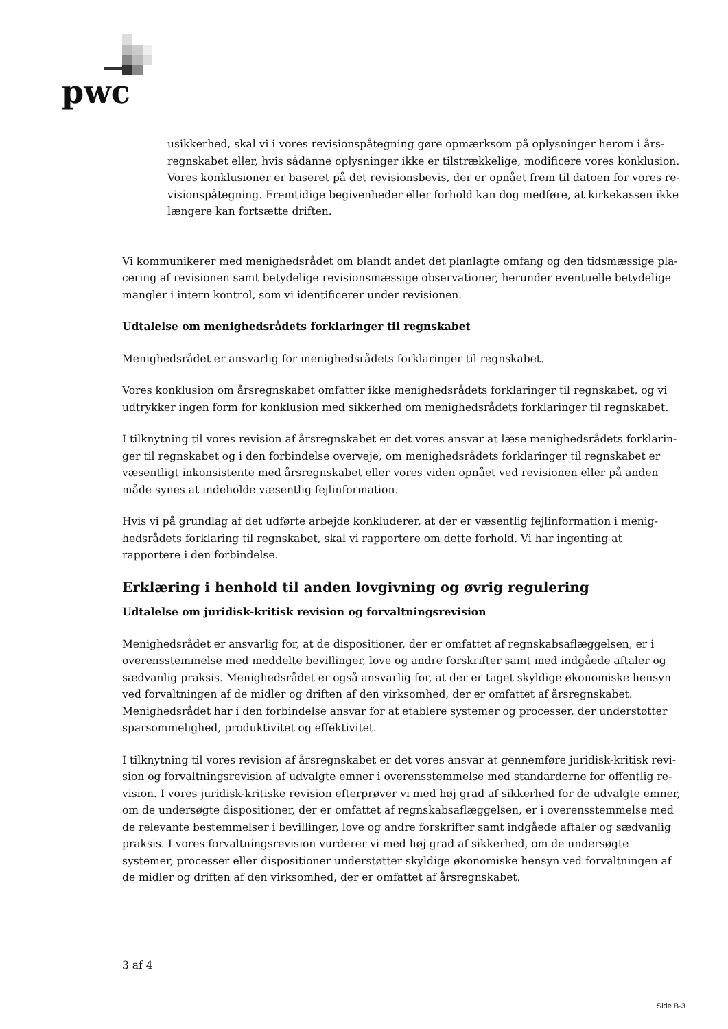pwc
usikkerhed, skal vi i vores revisionspåtegning gøre opmærksom på oplysninger herom i års­regnskabet eller, hvis sådanne oplysninger ikke er tilstrækkelige, modificere vores konklusion. Vores konklusioner er baseret på det revisionsbevis, der er opnået frem til datoen for vores re­visionspåtegning. Fremtidige begivenheder eller forhold kan dog medføre, at kirkekassen ikke længere kan fortsætte driften.
Vi kommunikerer med menighedsrådet om blandt andet det planlagte omfang og den tidsmæssige pla­cering af revisionen samt betydelige revisionsmæssige observationer, herunder eventuelle betydelige mangler i intern kontrol, som vi identificerer under revisionen.
Udtalelse om menighedsrådets forklaringer til regnskabet
Menighedsrådet er ansvarlig for menighedsrådets forklaringer til regnskabet.
Vores konklusion om årsregnskabet omfatter ikke menighedsrådets forklaringer til regnskabet, og vi udtrykker ingen form for konklusion med sikkerhed om menighedsrådets forklaringer til regnskabet.
I tilknytning til vores revision af årsregnskabet er det vores ansvar at læse menighedsrådets forklarin­ger til regnskabet og i den forbindelse overveje, om menighedsrådets forklaringer til regnskabet er væ­sentligt inkonsistente med årsregnskabet eller vores viden opnået ved revisionen eller på anden måde synes at indeholde væsentlig fejlinformation.
Hvis vi på grundlag af det udførte arbejde konkluderer, at der er væsentlig fejlinformation i menig­hedsrådets forklaring til regnskabet, skal vi rapportere om dette forhold. Vi har ingenting at rapportere i den forbindelse.
Erklæring i henhold til anden lovgivning og øvrig regulering
Udtalelse om juridisk-kritisk revision og forvaltningsrevision
Menighedsrådet er ansvarlig for, at de dispositioner, der er omfattet af regnskabsaflæggelsen, er i over­ensstemmelse med meddelte bevillinger, love og andre forskrifter samt med indgåede aftaler og sæd­vanlig praksis. Menighedsrådet er også ansvarlig for, at der er taget skyldige økonomiske hensyn ved forvaltningen af de midler og driften af den virksomhed, der er omfattet af årsregnskabet. Menigheds­rådet har i den forbindelse ansvar for at etablere systemer og processer, der understøtter sparsomme­lighed, produktivitet og effektivitet.
I tilknytning til vores revision af årsregnskabet er det vores ansvar at gennemføre juridisk-kritisk revi­sion og forvaltningsrevision af udvalgte emner i overensstemmelse med standarderne for offentlig re­vision. I vores juridisk-kritiske revision efterprøver vi med høj grad af sikkerhed for de udvalgte em­ner, om de undersøgte dispositioner, der er omfattet af regnskabsaflæggelsen, er i overensstemmelse med de relevante bestemmelser i bevillinger, love og andre forskrifter samt indgåede aftaler og sæd­vanlig praksis. I vores forvaltningsrevision vurderer vi med høj grad af sikkerhed, om de undersøgte systemer, processer eller dispositioner understøtter skyldige økonomiske hensyn ved forvaltningen af de midler og driften af den virksomhed, der er omfattet af årsregnskabet.
3 af 4
Side B-3